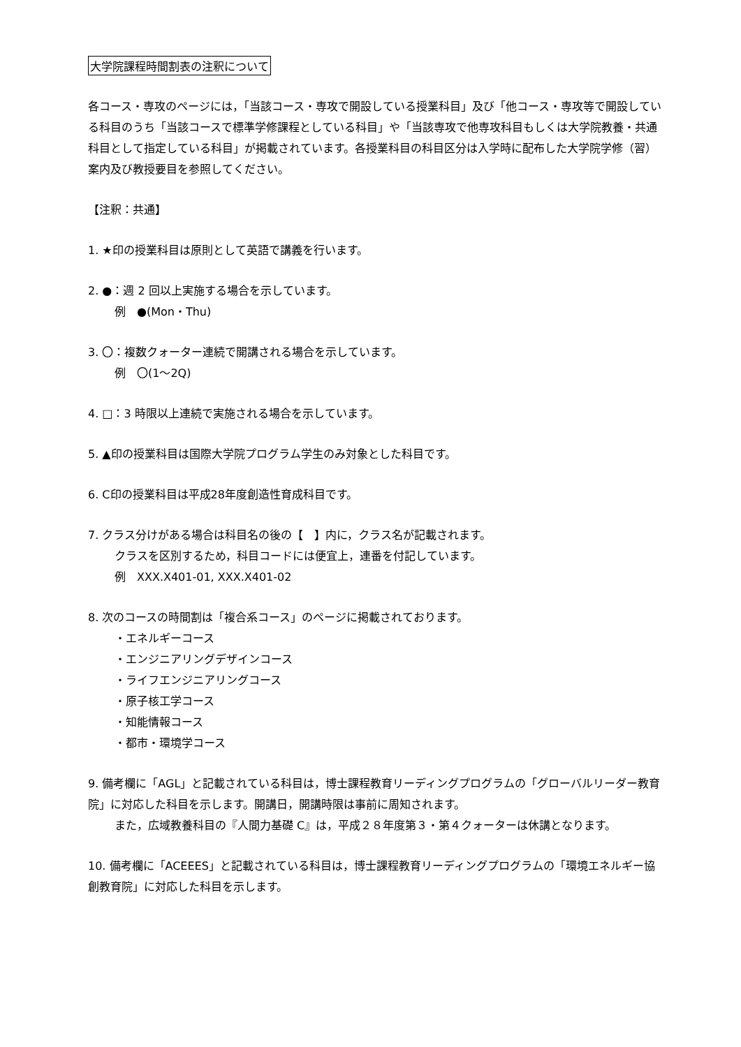大学院課程時間割表の注釈について
各コース・専攻のページには，「当該コース・専攻で開設している授業科目」及び「他コース・専攻等で開設している科目のうち「当該コースで標準学修課程としている科目」や「当該専攻で他専攻科目もしくは大学院教養・共通科目として指定している科目」が掲載されています。各授業科目の科目区分は入学時に配布した大学院学修（習）案内及び教授要目を参照してください。
【注釈：共通】
1. ★印の授業科目は原則として英語で講義を行います。
2. ●：週 2 回以上実施する場合を示しています。
例　●(Mon・Thu)
3. 〇：複数クォーター連続で開講される場合を示しています。
例　〇(1〜2Q)
4. □：3 時限以上連続で実施される場合を示しています。
5. ▲印の授業科目は国際大学院プログラム学生のみ対象とした科目です。
6. C印の授業科目は平成28年度創造性育成科目です。
7. クラス分けがある場合は科目名の後の【　】内に，クラス名が記載されます。
クラスを区別するため，科目コードには便宜上，連番を付記しています。
例　XXX.X401-01, XXX.X401-02
8. 次のコースの時間割は「複合系コース」のページに掲載されております。
・エネルギーコース
・エンジニアリングデザインコース
・ライフエンジニアリングコース
・原子核工学コース
・知能情報コース
・都市・環境学コース
9. 備考欄に「AGL」と記載されている科目は，博士課程教育リーディングプログラムの「グローバルリーダー教育院」に対応した科目を示します。開講日，開講時限は事前に周知されます。
また，広域教養科目の『人間力基礎 C』は，平成２８年度第３・第４クォーターは休講となります。
10. 備考欄に「ACEEES」と記載されている科目は，博士課程教育リーディングプログラムの「環境エネルギー協創教育院」に対応した科目を示します。